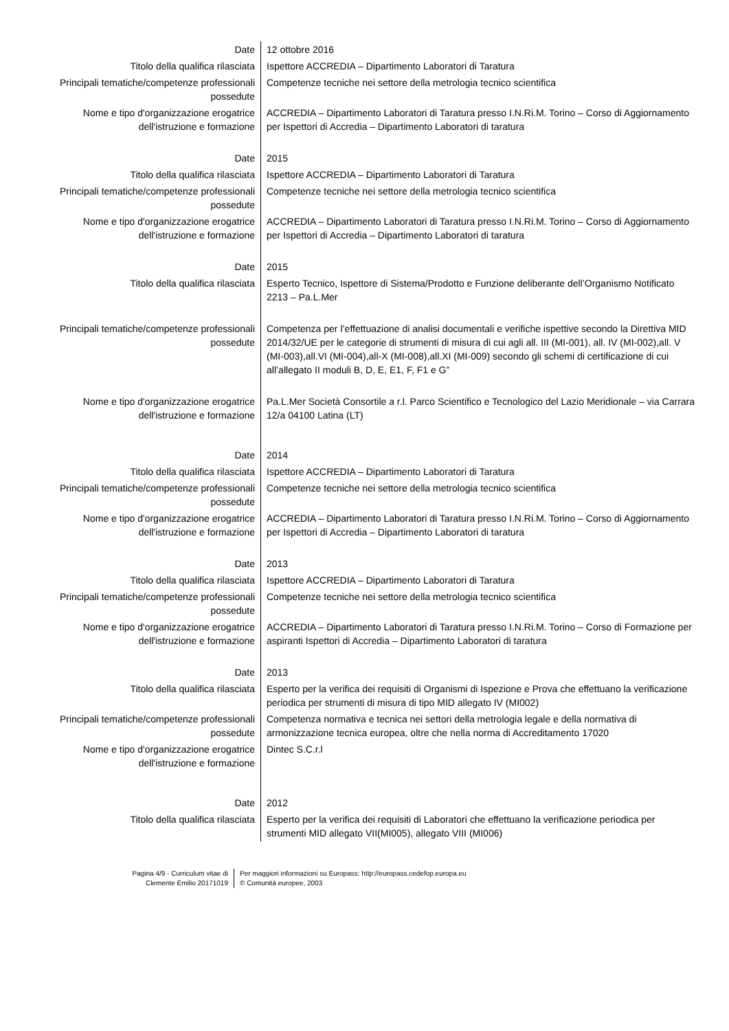| Date | 12 ottobre 2016 |
| Titolo della qualifica rilasciata | Ispettore ACCREDIA – Dipartimento Laboratori di Taratura |
| Principali tematiche/competenze professionali possedute | Competenze tecniche nei settore della metrologia tecnico scientifica |
| Nome e tipo d'organizzazione erogatrice dell'istruzione e formazione | ACCREDIA – Dipartimento Laboratori di Taratura presso I.N.Ri.M. Torino – Corso di Aggiornamento per Ispettori di Accredia – Dipartimento Laboratori di taratura |
| Date | 2015 |
| Titolo della qualifica rilasciata | Ispettore ACCREDIA – Dipartimento Laboratori di Taratura |
| Principali tematiche/competenze professionali possedute | Competenze tecniche nei settore della metrologia tecnico scientifica |
| Nome e tipo d'organizzazione erogatrice dell'istruzione e formazione | ACCREDIA – Dipartimento Laboratori di Taratura presso I.N.Ri.M. Torino – Corso di Aggiornamento per Ispettori di Accredia – Dipartimento Laboratori di taratura |
| Date | 2015 |
| Titolo della qualifica rilasciata | Esperto Tecnico, Ispettore di Sistema/Prodotto e Funzione deliberante dell’Organismo Notificato 2213 – Pa.L.Mer |
| Principali tematiche/competenze professionali possedute | Competenza per l’effettuazione di analisi documentali e verifiche ispettive secondo la Direttiva MID 2014/32/UE per le categorie di strumenti di misura di cui agli all. III (MI-001), all. IV (MI-002),all. V (MI-003),all.VI (MI-004),all-X (MI-008),all.XI (MI-009) secondo gli schemi di certificazione di cui all’allegato II moduli B, D, E, E1, F, F1 e G” |
| Nome e tipo d'organizzazione erogatrice dell'istruzione e formazione | Pa.L.Mer Società Consortile a r.l. Parco Scientifico e Tecnologico del Lazio Meridionale – via Carrara 12/a 04100 Latina (LT) |
| Date | 2014 |
| Titolo della qualifica rilasciata | Ispettore ACCREDIA – Dipartimento Laboratori di Taratura |
| Principali tematiche/competenze professionali possedute | Competenze tecniche nei settore della metrologia tecnico scientifica |
| Nome e tipo d'organizzazione erogatrice dell'istruzione e formazione | ACCREDIA – Dipartimento Laboratori di Taratura presso I.N.Ri.M. Torino – Corso di Aggiornamento per Ispettori di Accredia – Dipartimento Laboratori di taratura |
| Date | 2013 |
| Titolo della qualifica rilasciata | Ispettore ACCREDIA – Dipartimento Laboratori di Taratura |
| Principali tematiche/competenze professionali possedute | Competenze tecniche nei settore della metrologia tecnico scientifica |
| Nome e tipo d'organizzazione erogatrice dell'istruzione e formazione | ACCREDIA – Dipartimento Laboratori di Taratura presso I.N.Ri.M. Torino – Corso di Formazione per aspiranti Ispettori di Accredia – Dipartimento Laboratori di taratura |
| Date | 2013 |
| Titolo della qualifica rilasciata | Esperto per la verifica dei requisiti di Organismi di Ispezione e Prova che effettuano la verificazione periodica per strumenti di misura di tipo MID allegato IV (MI002) |
| Principali tematiche/competenze professionali possedute | Competenza normativa e tecnica nei settori della metrologia legale e della normativa di armonizzazione tecnica europea, oltre che nella norma di Accreditamento 17020 |
| Nome e tipo d'organizzazione erogatrice dell'istruzione e formazione | Dintec S.C.r.l |
| Date | 2012 |
| Titolo della qualifica rilasciata | Esperto per la verifica dei requisiti di Laboratori che effettuano la verificazione periodica per strumenti MID allegato VII(MI005), allegato VIII (MI006) |
Pagina 4/9 - Curriculum vitae di Clemente Emilio 20171019
Per maggiori informazioni su Europass: http://europass.cedefop.europa.eu
© Comunità europee, 2003